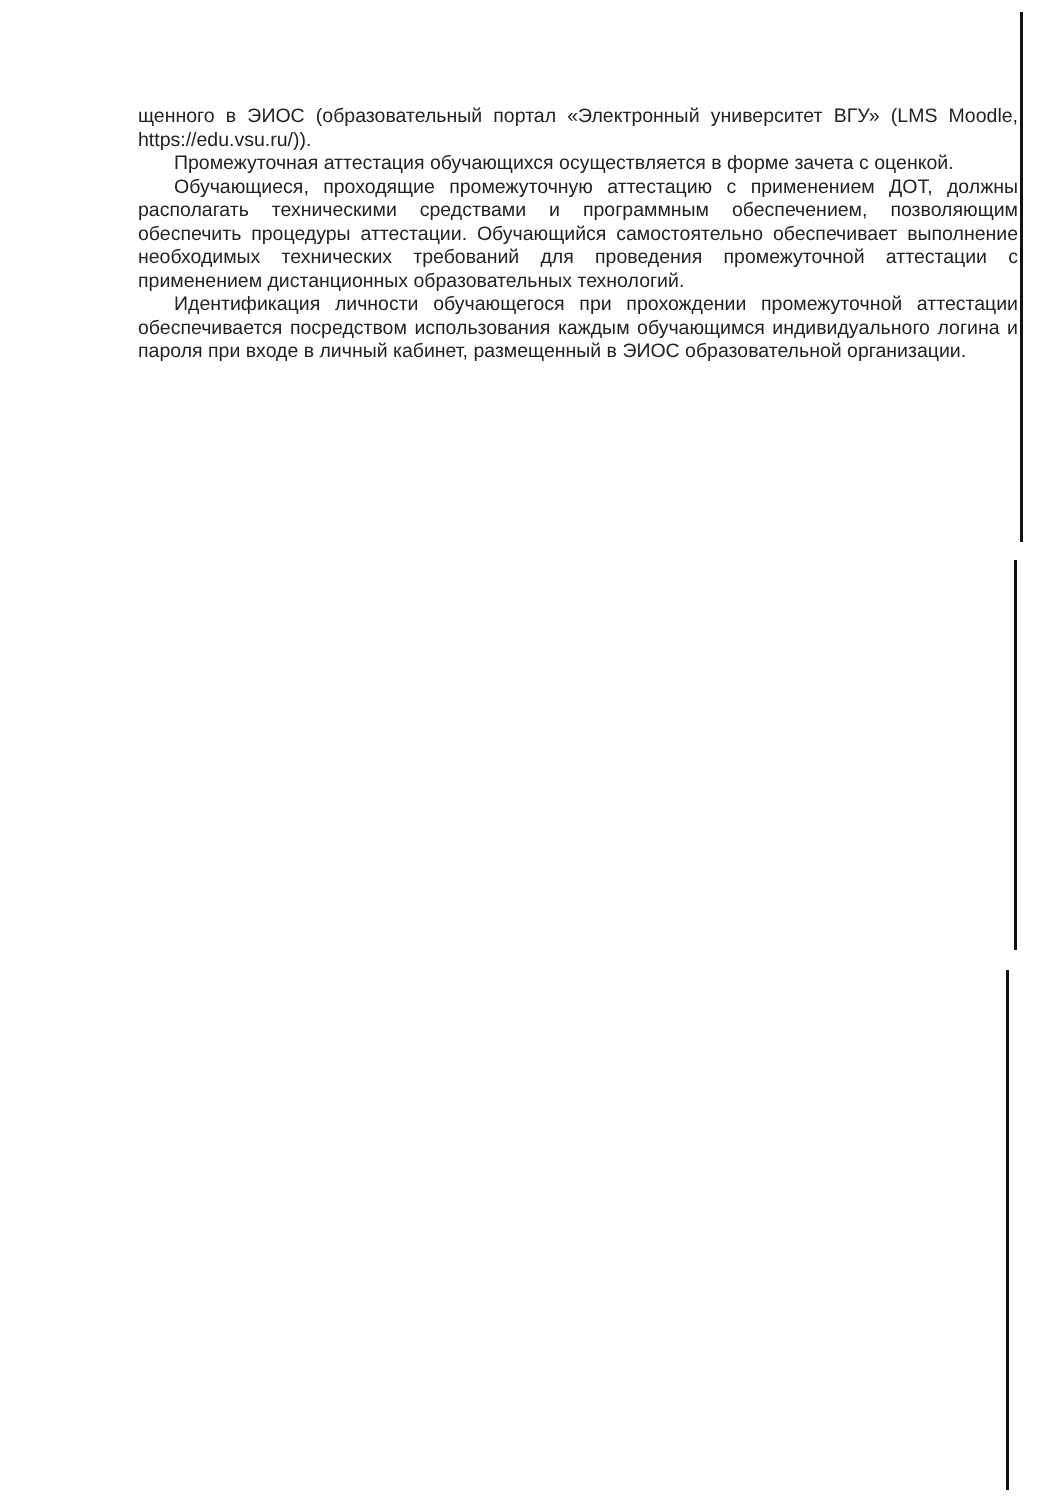щенного в ЭИОС (образовательный портал «Электронный университет ВГУ» (LMS Moodle, https://edu.vsu.ru/)).
Промежуточная аттестация обучающихся осуществляется в форме зачета с оценкой.
Обучающиеся, проходящие промежуточную аттестацию с применением ДОТ, должны располагать техническими средствами и программным обеспечением, позволяющим обеспечить процедуры аттестации. Обучающийся самостоятельно обеспечивает выполнение необходимых технических требований для проведения промежуточной аттестации с применением дистанционных образовательных технологий.
Идентификация личности обучающегося при прохождении промежуточной аттестации обеспечивается посредством использования каждым обучающимся индивидуального логина и пароля при входе в личный кабинет, размещенный в ЭИОС образовательной организации.